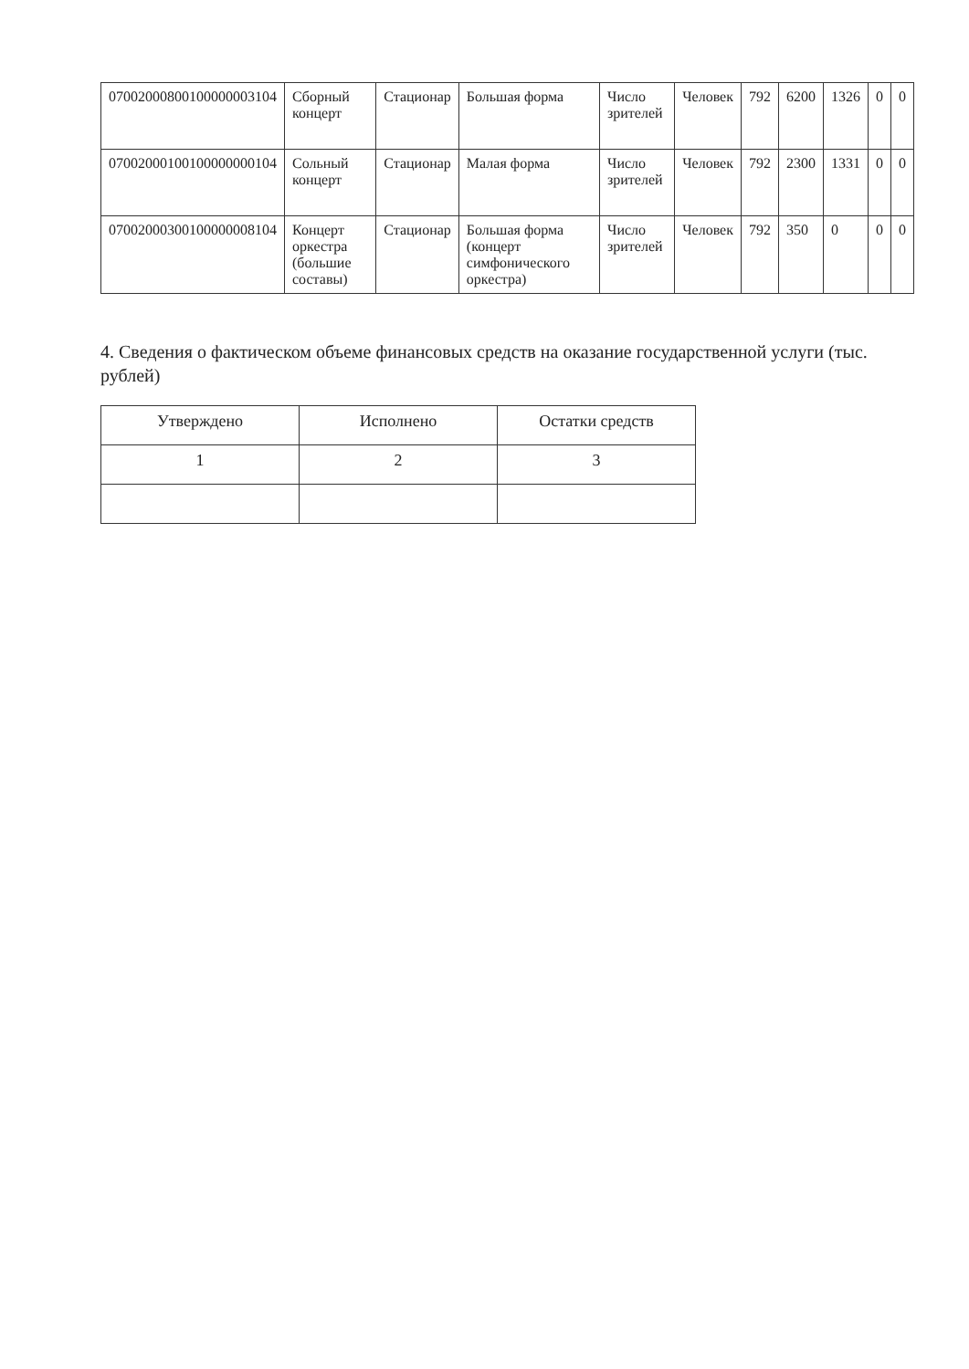| 07002000800100000003104 | Сборный концерт | Стационар | Большая форма | Число зрителей | Человек | 792 | 6200 | 1326 | 0 | 0 |
| 07002000100100000000104 | Сольный концерт | Стационар | Малая форма | Число зрителей | Человек | 792 | 2300 | 1331 | 0 | 0 |
| 07002000300100000008104 | Концерт оркестра (большие составы) | Стационар | Большая форма (концерт симфонического оркестра) | Число зрителей | Человек | 792 | 350 | 0 | 0 | 0 |
4. Сведения о фактическом объеме финансовых средств на оказание государственной услуги (тыс. рублей)
| Утверждено | Исполнено | Остатки средств |
| --- | --- | --- |
| 1 | 2 | 3 |